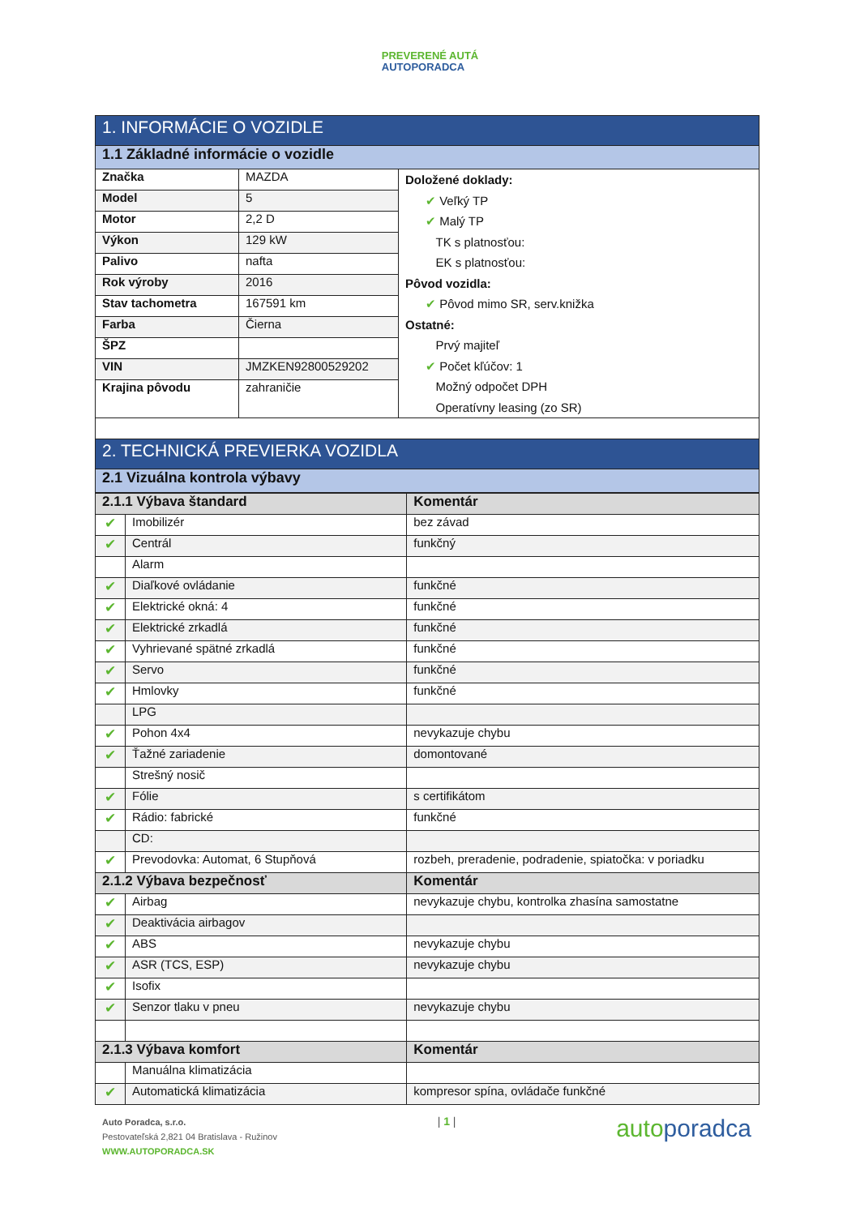PREVERENÉ AUTÁ
AUTOPORADCA
| 1. INFORMÁCIE O VOZIDLE | | |
| --- | --- | --- |
| 1.1 Základné informácie o vozidle | | |
| Značka | MAZDA | Doložené doklady: ✔ Veľký TP ✔ Malý TP TK s platnosťou: EK s platnosťou: Pôvod vozidla: ✔ Pôvod mimo SR, serv.knižka Ostatné: Prvý majiteľ ✔ Počet kľúčov: 1 Možný odpočet DPH Operatívny leasing (zo SR) |
| Model | 5 | |
| Motor | 2,2 D | |
| Výkon | 129 kW | |
| Palivo | nafta | |
| Rok výroby | 2016 | |
| Stav tachometra | 167591 km | |
| Farba | Čierna | |
| ŠPZ | | |
| VIN | JMZKEN92800529202 | |
| Krajina pôvodu | zahraničie | |
| 2. TECHNICKÁ PREVIERKA VOZIDLA | | |
| 2.1 Vizuálna kontrola výbavy | | |
| 2.1.1 Výbava štandard | | Komentár |
| --- | --- | --- |
| ✔ | Imobilizér | bez závad |
| ✔ | Centrál | funkčný |
| | Alarm | |
| ✔ | Diaľkové ovládanie | funkčné |
| ✔ | Elektrické okná: 4 | funkčné |
| ✔ | Elektrické zrkadlá | funkčné |
| ✔ | Vyhrievané spätné zrkadlá | funkčné |
| ✔ | Servo | funkčné |
| ✔ | Hmlovky | funkčné |
| | LPG | |
| ✔ | Pohon 4x4 | nevykazuje chybu |
| ✔ | Ťažné zariadenie | domontované |
| | Strešný nosič | |
| ✔ | Fólie | s certifikátom |
| ✔ | Rádio: fabrické | funkčné |
| | CD: | |
| ✔ | Prevodovka: Automat, 6 Stupňová | rozbeh, preradenie, podradenie, spiatočka: v poriadku |
| 2.1.2 Výbava bezpečnosť | | Komentár |
| ✔ | Airbag | nevykazuje chybu, kontrolka zhasína samostatne |
| ✔ | Deaktivácia airbagov | |
| ✔ | ABS | nevykazuje chybu |
| ✔ | ASR (TCS, ESP) | nevykazuje chybu |
| ✔ | Isofix | |
| ✔ | Senzor tlaku v pneu | nevykazuje chybu |
| 2.1.3 Výbava komfort | | Komentár |
| | Manuálna klimatizácia | |
| ✔ | Automatická klimatizácia | kompresor spína, ovládače funkčné |
Auto Poradca, s.r.o.
Pestovateľská 2,821 04 Bratislava - Ružinov
WWW.AUTOPORADCA.SK
| 1 |
autoporadca